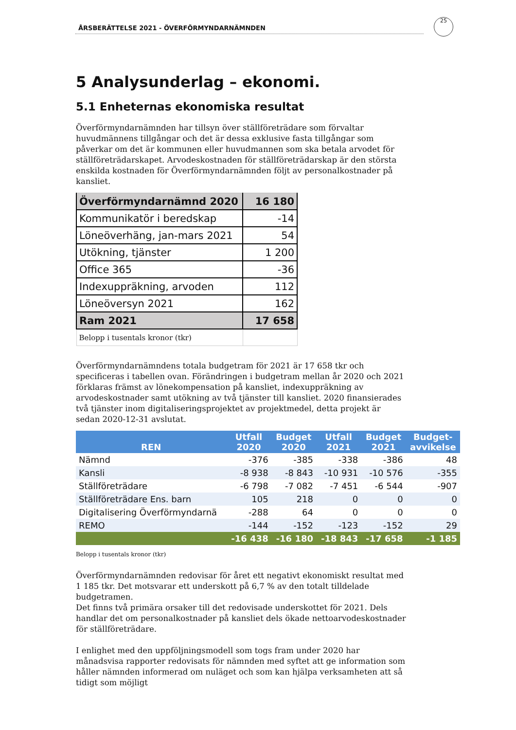ÅRSBERÄTTELSE 2021 - ÖVERFÖRMYNDARNÄMNDEN
25
5 Analysunderlag – ekonomi.
5.1 Enheternas ekonomiska resultat
Överförmyndarnämnden har tillsyn över ställföreträdare som förvaltar huvudmännens tillgångar och det är dessa exklusive fasta tillgångar som påverkar om det är kommunen eller huvudmannen som ska betala arvodet för ställföreträdarskapet. Arvodeskostnaden för ställföreträdarskap är den största enskilda kostnaden för Överförmyndarnämnden följt av personalkostnader på kansliet.
| Överförmyndarnämnd 2020 | 16 180 |
| Kommunikatör i beredskap | -14 |
| Löneöverhäng, jan-mars 2021 | 54 |
| Utökning, tjänster | 1 200 |
| Office 365 | -36 |
| Indexuppräkning, arvoden | 112 |
| Löneöversyn 2021 | 162 |
| Ram 2021 | 17 658 |
| Belopp i tusentals kronor (tkr) | |
Överförmyndarnämndens totala budgetram för 2021 är 17 658 tkr och specificeras i tabellen ovan. Förändringen i budgetram mellan år 2020 och 2021 förklaras främst av lönekompensation på kansliet, indexuppräkning av arvodeskostnader samt utökning av två tjänster till kansliet. 2020 finansierades två tjänster inom digitaliseringsprojektet av projektmedel, detta projekt är sedan 2020-12-31 avslutat.
| REN | Utfall 2020 | Budget 2020 | Utfall 2021 | Budget 2021 | Budget- avvikelse |
| --- | --- | --- | --- | --- | --- |
| Nämnd | -376 | -385 | -338 | -386 | 48 |
| Kansli | -8 938 | -8 843 | -10 931 | -10 576 | -355 |
| Ställföreträdare | -6 798 | -7 082 | -7 451 | -6 544 | -907 |
| Ställföreträdare Ens. barn | 105 | 218 | 0 | 0 | 0 |
| Digitalisering Överförmyndarnä | -288 | 64 | 0 | 0 | 0 |
| REMO | -144 | -152 | -123 | -152 | 29 |
| | -16 438 | -16 180 | -18 843 | -17 658 | -1 185 |
Belopp i tusentals kronor (tkr)
Överförmyndarnämnden redovisar för året ett negativt ekonomiskt resultat med 1 185 tkr. Det motsvarar ett underskott på 6,7 % av den totalt tilldelade budgetramen.
Det finns två primära orsaker till det redovisade underskottet för 2021. Dels handlar det om personalkostnader på kansliet dels ökade nettoarvodeskostnader för ställföreträdare.
I enlighet med den uppföljningsmodell som togs fram under 2020 har månadsvisa rapporter redovisats för nämnden med syftet att ge information som håller nämnden informerad om nuläget och som kan hjälpa verksamheten att så tidigt som möjligt